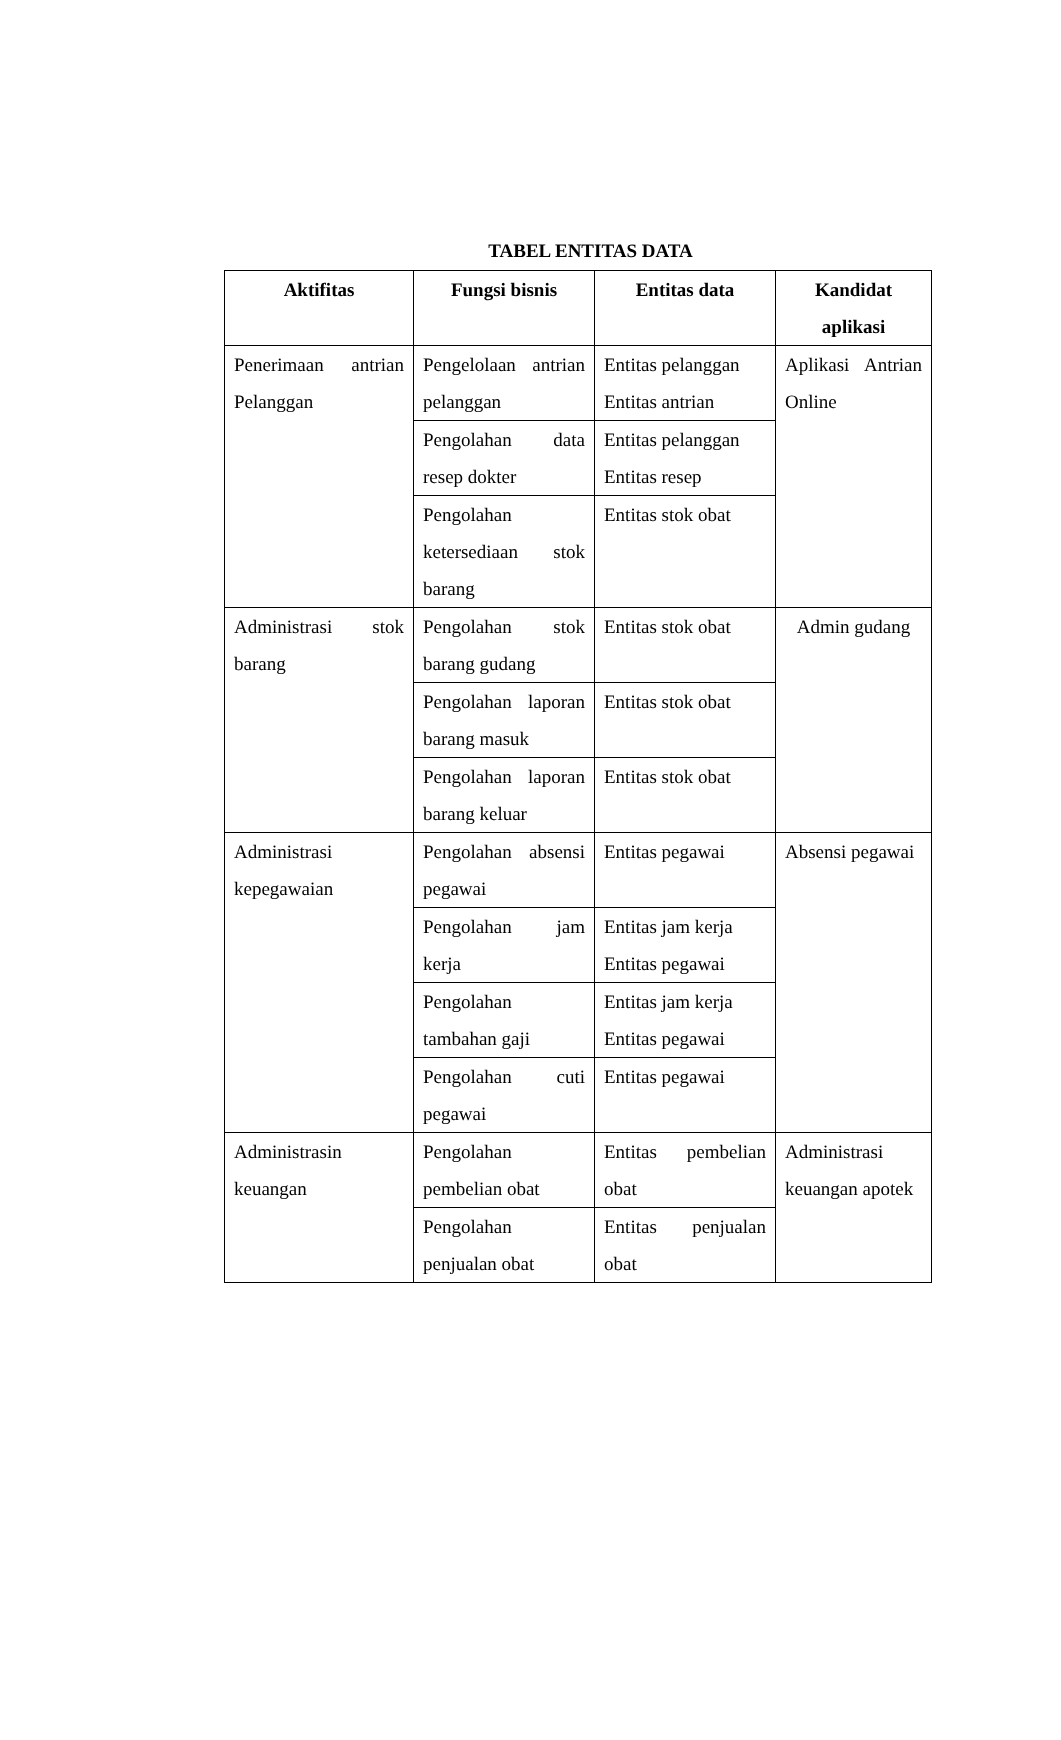TABEL ENTITAS DATA
| Aktifitas | Fungsi bisnis | Entitas data | Kandidat aplikasi |
| --- | --- | --- | --- |
| Penerimaan antrian Pelanggan | Pengelolaan antrian pelanggan | Entitas pelanggan Entitas antrian | Aplikasi Antrian Online |
| | Pengolahan data resep dokter | Entitas pelanggan Entitas resep | |
| | Pengolahan ketersediaan stok barang | Entitas stok obat | |
| Administrasi stok barang | Pengolahan stok barang gudang | Entitas stok obat | Admin gudang |
| | Pengolahan laporan barang masuk | Entitas stok obat | |
| | Pengolahan laporan barang keluar | Entitas stok obat | |
| Administrasi kepegawaian | Pengolahan absensi pegawai | Entitas pegawai | Absensi pegawai |
| | Pengolahan jam kerja | Entitas jam kerja Entitas pegawai | |
| | Pengolahan tambahan gaji | Entitas jam kerja Entitas pegawai | |
| | Pengolahan cuti pegawai | Entitas pegawai | |
| Administrasin keuangan | Pengolahan pembelian obat | Entitas pembelian obat | Administrasi keuangan apotek |
| | Pengolahan penjualan obat | Entitas penjualan obat | |